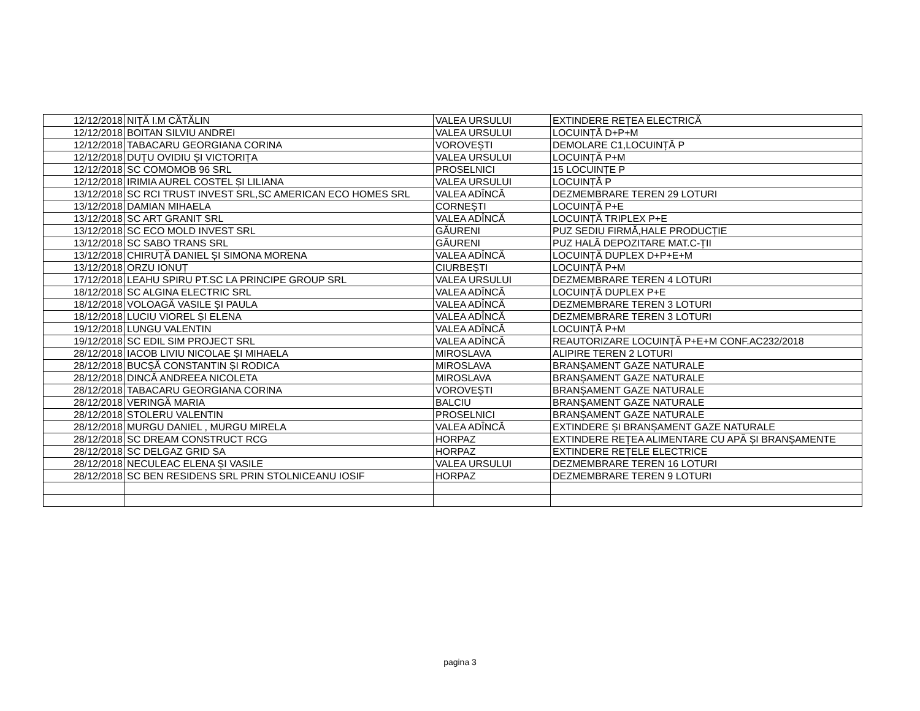| 12/12/2018 | NIȚĂ I.M CĂTĂLIN | VALEA URSULUI | EXTINDERE REȚEA ELECTRICĂ |
| 12/12/2018 | BOITAN SILVIU ANDREI | VALEA URSULUI | LOCUINȚĂ D+P+M |
| 12/12/2018 | TABACARU GEORGIANA CORINA | VOROVEȘTI | DEMOLARE C1,LOCUINȚĂ P |
| 12/12/2018 | DUȚU OVIDIU ȘI VICTORIȚA | VALEA URSULUI | LOCUINȚĂ P+M |
| 12/12/2018 | SC COMOMOB 96 SRL | PROSELNICI | 15 LOCUINȚE P |
| 12/12/2018 | IRIMIA AUREL COSTEL ȘI LILIANA | VALEA URSULUI | LOCUINȚĂ P |
| 13/12/2018 | SC RCI TRUST INVEST SRL,SC AMERICAN ECO HOMES SRL | VALEA ADÎNCĂ | DEZMEMBRARE TEREN 29 LOTURI |
| 13/12/2018 | DAMIAN MIHAELA | CORNEȘTI | LOCUINȚĂ P+E |
| 13/12/2018 | SC ART GRANIT SRL | VALEA ADÎNCĂ | LOCUINȚĂ TRIPLEX P+E |
| 13/12/2018 | SC ECO MOLD INVEST SRL | GĂURENI | PUZ SEDIU FIRMĂ,HALE PRODUCȚIE |
| 13/12/2018 | SC SABO TRANS SRL | GĂURENI | PUZ HALĂ DEPOZITARE MAT.C-ȚII |
| 13/12/2018 | CHIRUȚĂ DANIEL ȘI SIMONA MORENA | VALEA ADÎNCĂ | LOCUINȚĂ DUPLEX D+P+E+M |
| 13/12/2018 | ORZU IONUȚ | CIURBEȘTI | LOCUINȚĂ P+M |
| 17/12/2018 | LEAHU SPIRU PT.SC LA PRINCIPE GROUP SRL | VALEA URSULUI | DEZMEMBRARE TEREN 4 LOTURI |
| 18/12/2018 | SC ALGINA ELECTRIC SRL | VALEA ADÎNCĂ | LOCUINȚĂ DUPLEX P+E |
| 18/12/2018 | VOLOAGĂ VASILE ȘI PAULA | VALEA ADÎNCĂ | DEZMEMBRARE TEREN 3 LOTURI |
| 18/12/2018 | LUCIU VIOREL ȘI ELENA | VALEA ADÎNCĂ | DEZMEMBRARE TEREN 3 LOTURI |
| 19/12/2018 | LUNGU VALENTIN | VALEA ADÎNCĂ | LOCUINȚĂ P+M |
| 19/12/2018 | SC EDIL SIM PROJECT SRL | VALEA ADÎNCĂ | REAUTORIZARE LOCUINȚĂ P+E+M CONF.AC232/2018 |
| 28/12/2018 | IACOB LIVIU NICOLAE ȘI MIHAELA | MIROSLAVA | ALIPIRE TEREN 2 LOTURI |
| 28/12/2018 | BUCȘĂ CONSTANTIN ȘI RODICA | MIROSLAVA | BRANȘAMENT GAZE NATURALE |
| 28/12/2018 | DINCĂ ANDREEA NICOLETA | MIROSLAVA | BRANȘAMENT GAZE NATURALE |
| 28/12/2018 | TABACARU GEORGIANA CORINA | VOROVEȘTI | BRANȘAMENT GAZE NATURALE |
| 28/12/2018 | VERINGĂ MARIA | BALCIU | BRANȘAMENT GAZE NATURALE |
| 28/12/2018 | STOLERU VALENTIN | PROSELNICI | BRANȘAMENT GAZE NATURALE |
| 28/12/2018 | MURGU DANIEL , MURGU MIRELA | VALEA ADÎNCĂ | EXTINDERE ȘI BRANȘAMENT GAZE NATURALE |
| 28/12/2018 | SC DREAM CONSTRUCT RCG | HORPAZ | EXTINDERE REȚEA ALIMENTARE CU APĂ ȘI BRANȘAMENTE |
| 28/12/2018 | SC DELGAZ GRID SA | HORPAZ | EXTINDERE REȚELE ELECTRICE |
| 28/12/2018 | NECULEAC ELENA ȘI VASILE | VALEA URSULUI | DEZMEMBRARE TEREN 16 LOTURI |
| 28/12/2018 | SC BEN RESIDENS SRL PRIN STOLNICEANU IOSIF | HORPAZ | DEZMEMBRARE TEREN 9 LOTURI |
pagina 3